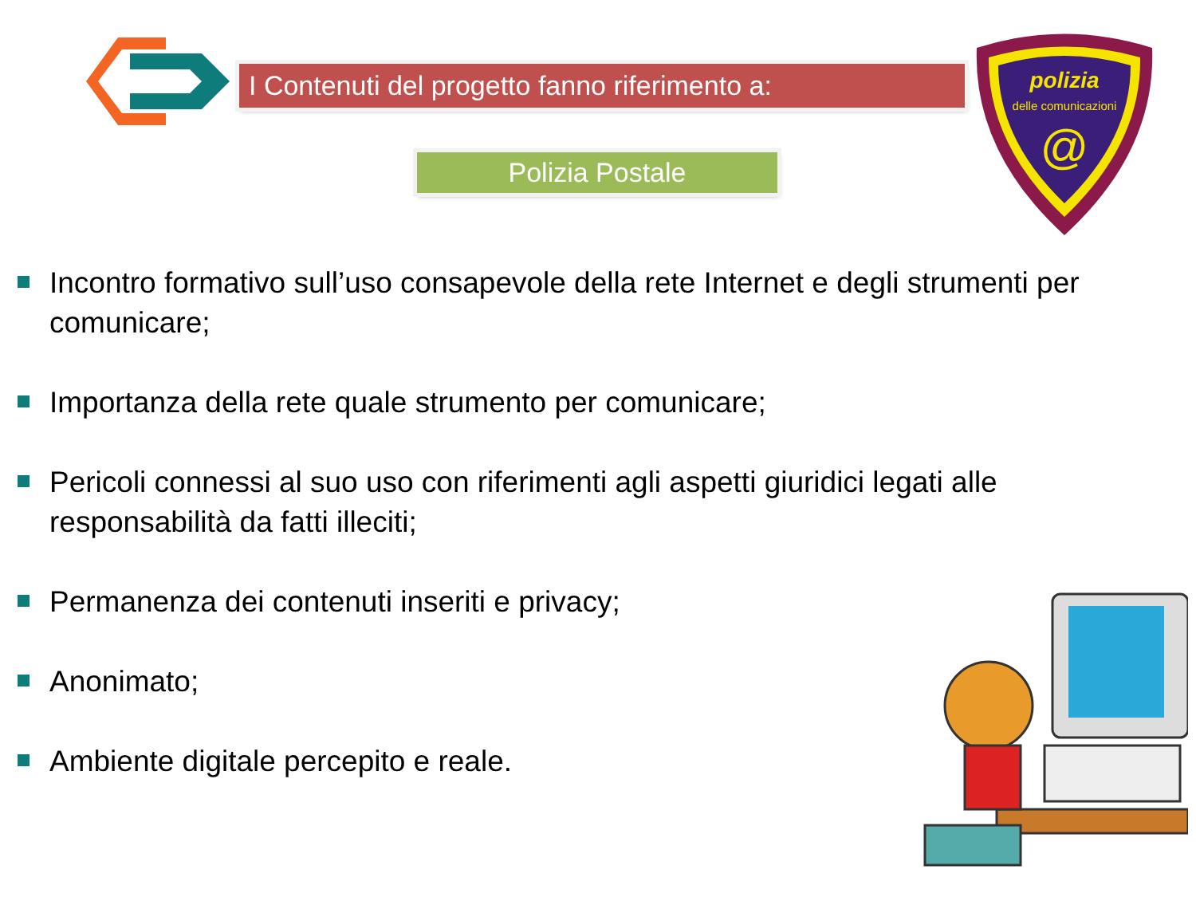I Contenuti del progetto fanno riferimento a:
Polizia Postale
polizia
delle comunicazioni
@
Incontro formativo sull’uso consapevole della rete Internet e degli strumenti per comunicare;
Importanza della rete quale strumento per comunicare;
Pericoli connessi al suo uso con riferimenti agli aspetti giuridici legati alle responsabilità da fatti illeciti;
Permanenza dei contenuti inseriti e privacy;
Anonimato;
Ambiente digitale percepito e reale.